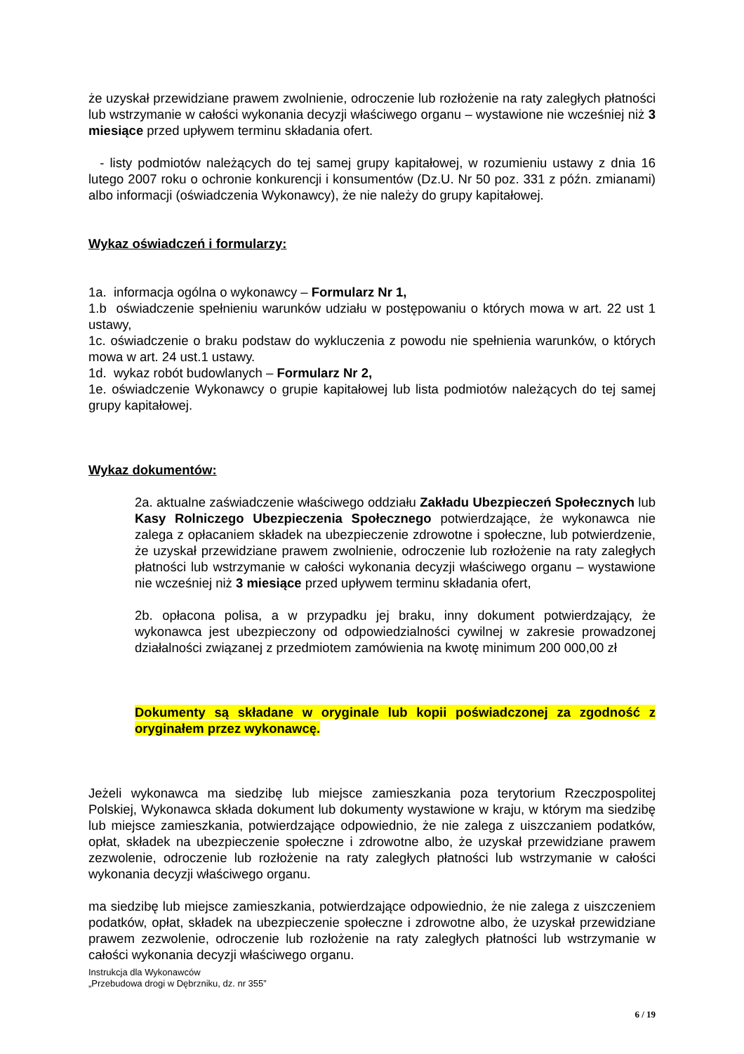że uzyskał przewidziane prawem zwolnienie, odroczenie lub rozłożenie na raty zaległych płatności lub wstrzymanie w całości wykonania decyzji właściwego organu – wystawione nie wcześniej niż 3 miesiące przed upływem terminu składania ofert.
- listy podmiotów należących do tej samej grupy kapitałowej, w rozumieniu ustawy z dnia 16 lutego 2007 roku o ochronie konkurencji i konsumentów (Dz.U. Nr 50 poz. 331 z późn. zmianami) albo informacji (oświadczenia Wykonawcy), że nie należy do grupy kapitałowej.
Wykaz oświadczeń i formularzy:
1a. informacja ogólna o wykonawcy – Formularz Nr 1,
1.b oświadczenie spełnieniu warunków udziału w postępowaniu o których mowa w art. 22 ust 1 ustawy,
1c. oświadczenie o braku podstaw do wykluczenia z powodu nie spełnienia warunków, o których mowa w art. 24 ust.1 ustawy.
1d. wykaz robót budowlanych – Formularz Nr 2,
1e. oświadczenie Wykonawcy o grupie kapitałowej lub lista podmiotów należących do tej samej grupy kapitałowej.
Wykaz dokumentów:
2a. aktualne zaświadczenie właściwego oddziału Zakładu Ubezpieczeń Społecznych lub Kasy Rolniczego Ubezpieczenia Społecznego potwierdzające, że wykonawca nie zalega z opłacaniem składek na ubezpieczenie zdrowotne i społeczne, lub potwierdzenie, że uzyskał przewidziane prawem zwolnienie, odroczenie lub rozłożenie na raty zaległych płatności lub wstrzymanie w całości wykonania decyzji właściwego organu – wystawione nie wcześniej niż 3 miesiące przed upływem terminu składania ofert,
2b. opłacona polisa, a w przypadku jej braku, inny dokument potwierdzający, że wykonawca jest ubezpieczony od odpowiedzialności cywilnej w zakresie prowadzonej działalności związanej z przedmiotem zamówienia na kwotę minimum 200 000,00 zł
Dokumenty są składane w oryginale lub kopii poświadczonej za zgodność z oryginałem przez wykonawcę.
Jeżeli wykonawca ma siedzibę lub miejsce zamieszkania poza terytorium Rzeczpospolitej Polskiej, Wykonawca składa dokument lub dokumenty wystawione w kraju, w którym ma siedzibę lub miejsce zamieszkania, potwierdzające odpowiednio, że nie zalega z uiszczaniem podatków, opłat, składek na ubezpieczenie społeczne i zdrowotne albo, że uzyskał przewidziane prawem zezwolenie, odroczenie lub rozłożenie na raty zaległych płatności lub wstrzymanie w całości wykonania decyzji właściwego organu.
ma siedzibę lub miejsce zamieszkania, potwierdzające odpowiednio, że nie zalega z uiszczeniem podatków, opłat, składek na ubezpieczenie społeczne i zdrowotne albo, że uzyskał przewidziane prawem zezwolenie, odroczenie lub rozłożenie na raty zaległych płatności lub wstrzymanie w całości wykonania decyzji właściwego organu.
Instrukcja dla Wykonawców
„Przebudowa drogi w Dębrzniku, dz. nr 355”
6 / 19